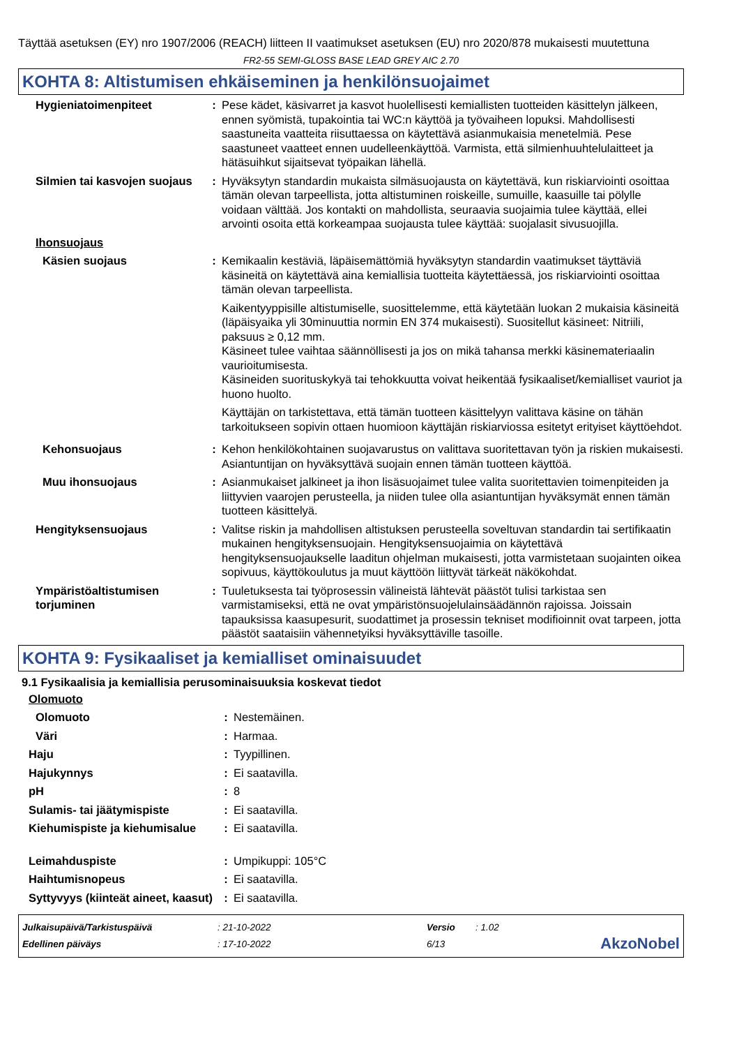Täyttää asetuksen (EY) nro 1907/2006 (REACH) liitteen II vaatimukset asetuksen (EU) nro 2020/878 mukaisesti muutettuna
FR2-55 SEMI-GLOSS BASE LEAD GREY AIC 2.70
KOHTA 8: Altistumisen ehkäiseminen ja henkilönsuojaimet
| Hygieniatoimenpiteet | : | Pese kädet, käsivarret ja kasvot huolellisesti kemiallisten tuotteiden käsittelyn jälkeen, ennen syömistä, tupakointia tai WC:n käyttöä ja työvaiheen lopuksi. Mahdollisesti saastuneita vaatteita riisuttaessa on käytettävä asianmukaisia menetelmiä. Pese saastuneet vaatteet ennen uudelleenkäyttöä. Varmista, että silmienhuuhtelulaitteet ja hätäsuihkut sijaitsevat työpaikan lähellä. |
| Silmien tai kasvojen suojaus | : | Hyväksytyn standardin mukaista silmäsuojausta on käytettävä, kun riskiarviointi osoittaa tämän olevan tarpeellista, jotta altistuminen roiskeille, sumuille, kaasuille tai pölylle voidaan välttää. Jos kontakti on mahdollista, seuraavia suojaimia tulee käyttää, ellei arvointi osoita että korkeampaa suojausta tulee käyttää: suojalasit sivusuojilla. |
| Ihonsuojaus | | |
| Käsien suojaus | : | Kemikaalin kestäviä, läpäisemättömiä hyväksytyn standardin vaatimukset täyttäviä käsineitä on käytettävä aina kemiallisia tuotteita käytettäessä, jos riskiarviointi osoittaa tämän olevan tarpeellista. Kaikentyyppisille altistumiselle, suosittelemme, että käytetään luokan 2 mukaisia käsineitä (läpäisyaika yli 30minuuttia normin EN 374 mukaisesti). Suositellut käsineet: Nitriili, paksuus ≥ 0,12 mm. Käsineet tulee vaihtaa säännöllisesti ja jos on mikä tahansa merkki käsinemateriaalin vaurioitumisesta. Käsineiden suorituskykyä tai tehokkuutta voivat heikentää fysikaaliset/kemialliset vauriot ja huono huolto. Käyttäjän on tarkistettava, että tämän tuotteen käsittelyyn valittava käsine on tähän tarkoitukseen sopivin ottaen huomioon käyttäjän riskiarviossa esitetyt erityiset käyttöehdot. |
| Kehonsuojaus | : | Kehon henkilökohtainen suojavarustus on valittava suoritettavan työn ja riskien mukaisesti. Asiantuntijan on hyväksyttävä suojain ennen tämän tuotteen käyttöä. |
| Muu ihonsuojaus | : | Asianmukaiset jalkineet ja ihon lisäsuojaimet tulee valita suoritettavien toimenpiteiden ja liittyvien vaarojen perusteella, ja niiden tulee olla asiantuntijan hyväksymät ennen tämän tuotteen käsittelyä. |
| Hengityksensuojaus | : | Valitse riskin ja mahdollisen altistuksen perusteella soveltuvan standardin tai sertifikaatin mukainen hengityksensuojain. Hengityksensuojaimia on käytettävä hengityksensuojaukselle laaditun ohjelman mukaisesti, jotta varmistetaan suojainten oikea sopivuus, käyttökoulutus ja muut käyttöön liittyvät tärkeät näkökohdat. |
| Ympäristöaltistumisen torjuminen | : | Tuuletuksesta tai työprosessin välineistä lähtevät päästöt tulisi tarkistaa sen varmistamiseksi, että ne ovat ympäristönsuojelulainsäädännön rajoissa. Joissain tapauksissa kaasupesurit, suodattimet ja prosessin tekniset modifioinnit ovat tarpeen, jotta päästöt saataisiin vähennetyiksi hyväksyttäville tasoille. |
KOHTA 9: Fysikaaliset ja kemialliset ominaisuudet
9.1 Fysikaalisia ja kemiallisia perusominaisuuksia koskevat tiedot
| Olomuoto | | |
| Olomuoto | : | Nestemäinen. |
| Väri | : | Harmaa. |
| Haju | : | Tyypillinen. |
| Hajukynnys | : | Ei saatavilla. |
| pH | : | 8 |
| Sulamis- tai jäätymispiste | : | Ei saatavilla. |
| Kiehumispiste ja kiehumisalue | : | Ei saatavilla. |
| Leimahduspiste | : | Umpikuppi: 105°C |
| Haihtumisnopeus | : | Ei saatavilla. |
| Syttyvyys (kiinteät aineet, kaasut) | : | Ei saatavilla. |
| Julkaisupäivä/Tarkistuspäivä | : 21-10-2022 | Versio | : 1.02 |
| Edellinen päiväys | : 17-10-2022 | 6/13 | |
AkzoNobel